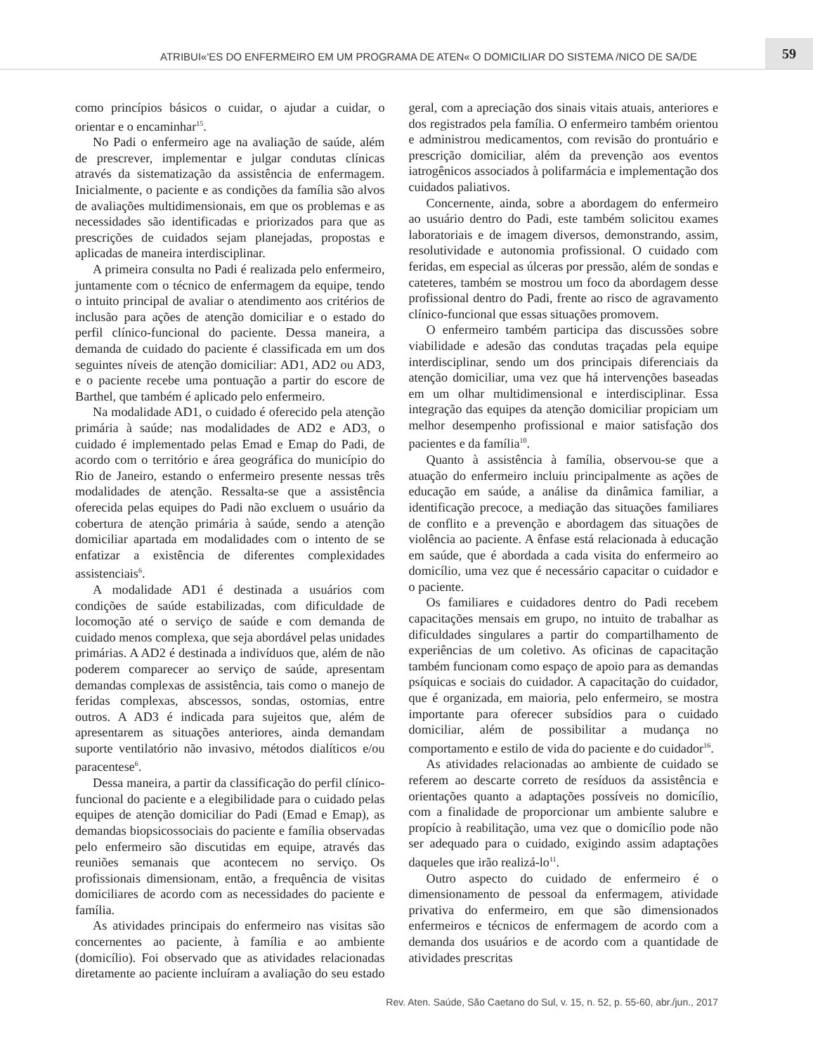ATRIBUI«'ES DO ENFERMEIRO EM UM PROGRAMA DE ATEN« O DOMICILIAR DO SISTEMA /NICO DE SA/DE
59
como princípios básicos o cuidar, o ajudar a cuidar, o orientar e o encaminhar<sup>15</sup>.
No Padi o enfermeiro age na avaliação de saúde, além de prescrever, implementar e julgar condutas clínicas através da sistematização da assistência de enfermagem. Inicialmente, o paciente e as condições da família são alvos de avaliações multidimensionais, em que os problemas e as necessidades são identificadas e priorizados para que as prescrições de cuidados sejam planejadas, propostas e aplicadas de maneira interdisciplinar.
A primeira consulta no Padi é realizada pelo enfermeiro, juntamente com o técnico de enfermagem da equipe, tendo o intuito principal de avaliar o atendimento aos critérios de inclusão para ações de atenção domiciliar e o estado do perfil clínico-funcional do paciente. Dessa maneira, a demanda de cuidado do paciente é classificada em um dos seguintes níveis de atenção domiciliar: AD1, AD2 ou AD3, e o paciente recebe uma pontuação a partir do escore de Barthel, que também é aplicado pelo enfermeiro.
Na modalidade AD1, o cuidado é oferecido pela atenção primária à saúde; nas modalidades de AD2 e AD3, o cuidado é implementado pelas Emad e Emap do Padi, de acordo com o território e área geográfica do município do Rio de Janeiro, estando o enfermeiro presente nessas três modalidades de atenção. Ressalta-se que a assistência oferecida pelas equipes do Padi não excluem o usuário da cobertura de atenção primária à saúde, sendo a atenção domiciliar apartada em modalidades com o intento de se enfatizar a existência de diferentes complexidades assistenciais<sup>6</sup>.
A modalidade AD1 é destinada a usuários com condições de saúde estabilizadas, com dificuldade de locomoção até o serviço de saúde e com demanda de cuidado menos complexa, que seja abordável pelas unidades primárias. A AD2 é destinada a indivíduos que, além de não poderem comparecer ao serviço de saúde, apresentam demandas complexas de assistência, tais como o manejo de feridas complexas, abscessos, sondas, ostomias, entre outros. A AD3 é indicada para sujeitos que, além de apresentarem as situações anteriores, ainda demandam suporte ventilatório não invasivo, métodos dialíticos e/ou paracentese<sup>6</sup>.
Dessa maneira, a partir da classificação do perfil clínico-funcional do paciente e a elegibilidade para o cuidado pelas equipes de atenção domiciliar do Padi (Emad e Emap), as demandas biopsicossociais do paciente e família observadas pelo enfermeiro são discutidas em equipe, através das reuniões semanais que acontecem no serviço. Os profissionais dimensionam, então, a frequência de visitas domiciliares de acordo com as necessidades do paciente e família.
As atividades principais do enfermeiro nas visitas são concernentes ao paciente, à família e ao ambiente (domicílio). Foi observado que as atividades relacionadas diretamente ao paciente incluíram a avaliação do seu estado geral, com a apreciação dos sinais vitais atuais, anteriores e dos registrados pela família. O enfermeiro também orientou e administrou medicamentos, com revisão do prontuário e prescrição domiciliar, além da prevenção aos eventos iatrogênicos associados à polifarmácia e implementação dos cuidados paliativos.
Concernente, ainda, sobre a abordagem do enfermeiro ao usuário dentro do Padi, este também solicitou exames laboratoriais e de imagem diversos, demonstrando, assim, resolutividade e autonomia profissional. O cuidado com feridas, em especial as úlceras por pressão, além de sondas e cateteres, também se mostrou um foco da abordagem desse profissional dentro do Padi, frente ao risco de agravamento clínico-funcional que essas situações promovem.
O enfermeiro também participa das discussões sobre viabilidade e adesão das condutas traçadas pela equipe interdisciplinar, sendo um dos principais diferenciais da atenção domiciliar, uma vez que há intervenções baseadas em um olhar multidimensional e interdisciplinar. Essa integração das equipes da atenção domiciliar propiciam um melhor desempenho profissional e maior satisfação dos pacientes e da família<sup>10</sup>.
Quanto à assistência à família, observou-se que a atuação do enfermeiro incluiu principalmente as ações de educação em saúde, a análise da dinâmica familiar, a identificação precoce, a mediação das situações familiares de conflito e a prevenção e abordagem das situações de violência ao paciente. A ênfase está relacionada à educação em saúde, que é abordada a cada visita do enfermeiro ao domicílio, uma vez que é necessário capacitar o cuidador e o paciente.
Os familiares e cuidadores dentro do Padi recebem capacitações mensais em grupo, no intuito de trabalhar as dificuldades singulares a partir do compartilhamento de experiências de um coletivo. As oficinas de capacitação também funcionam como espaço de apoio para as demandas psíquicas e sociais do cuidador. A capacitação do cuidador, que é organizada, em maioria, pelo enfermeiro, se mostra importante para oferecer subsídios para o cuidado domiciliar, além de possibilitar a mudança no comportamento e estilo de vida do paciente e do cuidador<sup>16</sup>.
As atividades relacionadas ao ambiente de cuidado se referem ao descarte correto de resíduos da assistência e orientações quanto a adaptações possíveis no domicílio, com a finalidade de proporcionar um ambiente salubre e propício à reabilitação, uma vez que o domicílio pode não ser adequado para o cuidado, exigindo assim adaptações daqueles que irão realizá-lo<sup>11</sup>.
Outro aspecto do cuidado de enfermeiro é o dimensionamento de pessoal da enfermagem, atividade privativa do enfermeiro, em que são dimensionados enfermeiros e técnicos de enfermagem de acordo com a demanda dos usuários e de acordo com a quantidade de atividades prescritas
Rev. Aten. Saúde, São Caetano do Sul, v. 15, n. 52, p. 55-60, abr./jun., 2017